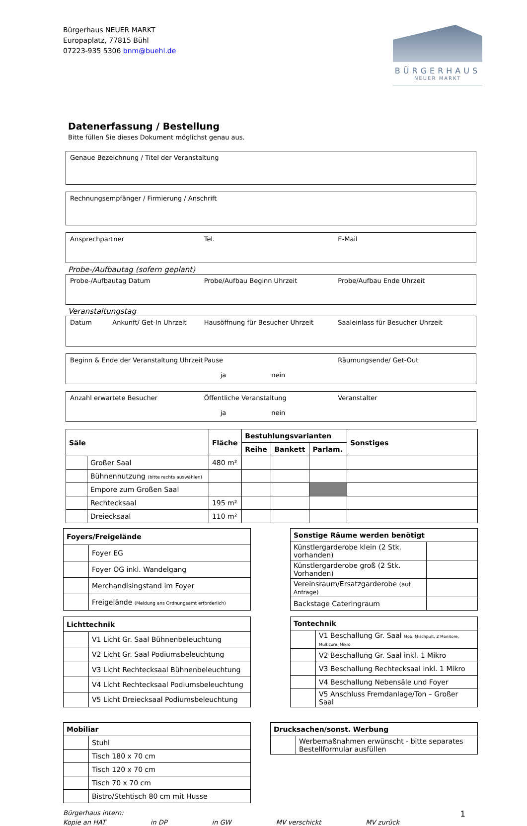Bürgerhaus NEUER MARKT
Europaplatz, 77815 Bühl
07223-935 5306 bnm@buehl.de
BÜRGERHAUS
NEUER MARKT
Datenerfassung / Bestellung
Bitte füllen Sie dieses Dokument möglichst genau aus.
Genaue Bezeichnung / Titel der Veranstaltung
Rechnungsempfänger / Firmierung / Anschrift
Ansprechpartner Tel. E-Mail
Probe-/Aufbautag (sofern geplant)
Probe-/Aufbautag Datum Probe/Aufbau Beginn Uhrzeit Probe/Aufbau Ende Uhrzeit
Veranstaltungstag
Datum Ankunft/ Get-In Uhrzeit
Hausöffnung für Besucher Uhrzeit
Saaleinlass für Besucher Uhrzeit
Beginn & Ende der Veranstaltung Uhrzeit
Pause
ja nein
Räumungsende/ Get-Out
Anzahl erwartete Besucher Öffentliche Veranstaltung
ja nein
Veranstalter
| Säle | | Fläche | Bestuhlungsvarianten | | | Sonstiges |
| --- | --- | --- | --- | --- | --- | --- |
| | | | Reihe | Bankett | Parlam. | |
| | Großer Saal | 480 m² | | | | |
| | Bühnennutzung (bitte rechts auswählen) | | | | | |
| | Empore zum Großen Saal | | | | | |
| | Rechtecksaal | 195 m² | | | | |
| | Dreiecksaal | 110 m² | | | | |
| Foyers/Freigelände | |
| --- | --- |
| | Foyer EG |
| | Foyer OG inkl. Wandelgang |
| | Merchandisingstand im Foyer |
| | Freigelände (Meldung ans Ordnungsamt erforderlich) |
| Sonstige Räume werden benötigt | |
| --- | --- |
| Künstlergarderobe klein (2 Stk. vorhanden) | |
| Künstlergarderobe groß (2 Stk. Vorhanden) | |
| Vereinsraum/Ersatzgarderobe (auf Anfrage) | |
| Backstage Cateringraum | |
| Lichttechnik | |
| --- | --- |
| | V1 Licht Gr. Saal Bühnenbeleuchtung |
| | V2 Licht Gr. Saal Podiumsbeleuchtung |
| | V3 Licht Rechtecksaal Bühnenbeleuchtung |
| | V4 Licht Rechtecksaal Podiumsbeleuchtung |
| | V5 Licht Dreiecksaal Podiumsbeleuchtung |
| Tontechnik | |
| --- | --- |
| | V1 Beschallung Gr. Saal Mob. Mischpult, 2 Monitore, Multicore, Mikro |
| | V2 Beschallung Gr. Saal inkl. 1 Mikro |
| | V3 Beschallung Rechtecksaal inkl. 1 Mikro |
| | V4 Beschallung Nebensäle und Foyer |
| | V5 Anschluss Fremdanlage/Ton – Großer Saal |
| Mobiliar | |
| --- | --- |
| | Stuhl |
| | Tisch 180 x 70 cm |
| | Tisch 120 x 70 cm |
| | Tisch 70 x 70 cm |
| | Bistro/Stehtisch 80 cm mit Husse |
| Drucksachen/sonst. Werbung | |
| --- | --- |
| | Werbemaßnahmen erwünscht - bitte separates Bestellformular ausfüllen |
Bürgerhaus intern: 1
Kopie an HAT in DP in GW MV verschickt MV zurück